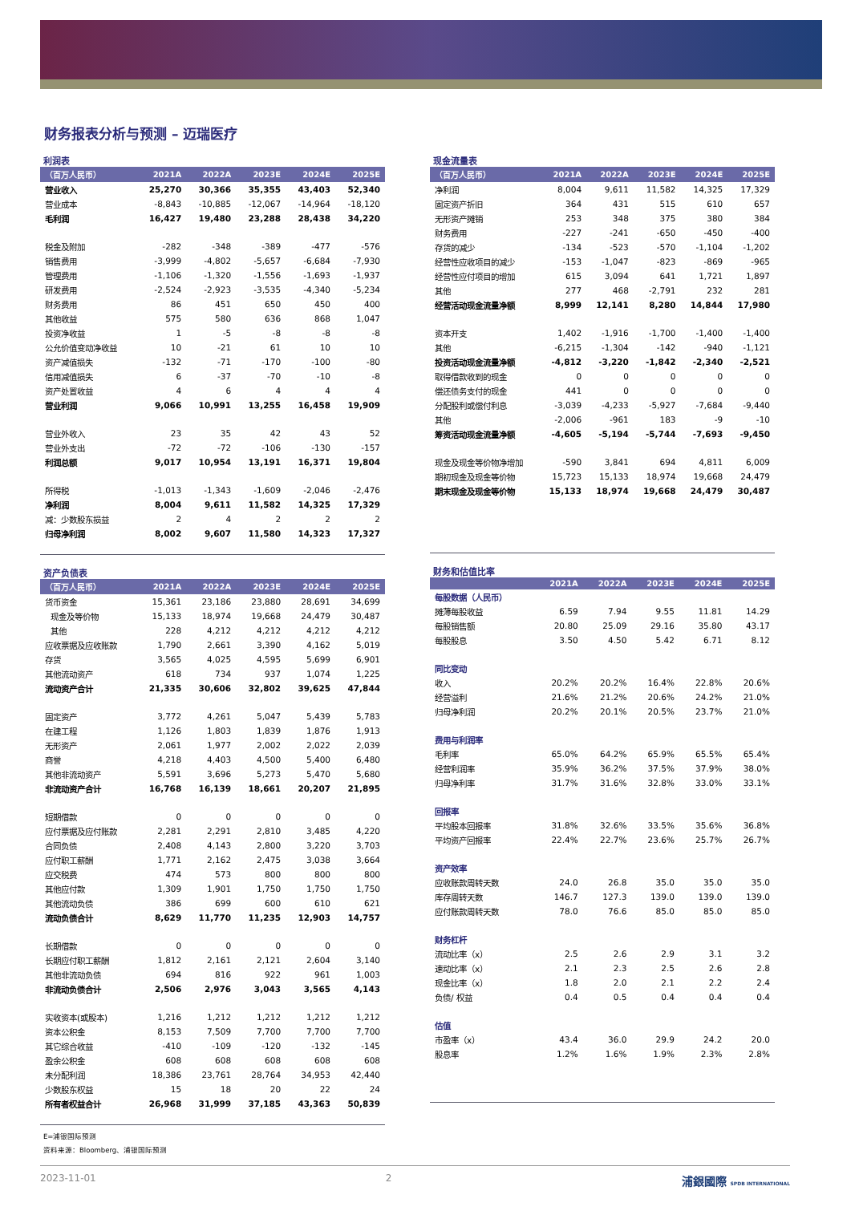财务报表分析与预测 – 迈瑞医疗
利润表
| （百万人民币） | 2021A | 2022A | 2023E | 2024E | 2025E |
| --- | --- | --- | --- | --- | --- |
| 营业收入 | 25,270 | 30,366 | 35,355 | 43,403 | 52,340 |
| 营业成本 | -8,843 | -10,885 | -12,067 | -14,964 | -18,120 |
| 毛利润 | 16,427 | 19,480 | 23,288 | 28,438 | 34,220 |
| 税金及附加 | -282 | -348 | -389 | -477 | -576 |
| 销售费用 | -3,999 | -4,802 | -5,657 | -6,684 | -7,930 |
| 管理费用 | -1,106 | -1,320 | -1,556 | -1,693 | -1,937 |
| 研发费用 | -2,524 | -2,923 | -3,535 | -4,340 | -5,234 |
| 财务费用 | 86 | 451 | 650 | 450 | 400 |
| 其他收益 | 575 | 580 | 636 | 868 | 1,047 |
| 投资净收益 | 1 | -5 | -8 | -8 | -8 |
| 公允价值变动净收益 | 10 | -21 | 61 | 10 | 10 |
| 资产减值损失 | -132 | -71 | -170 | -100 | -80 |
| 信用减值损失 | 6 | -37 | -70 | -10 | -8 |
| 资产处置收益 | 4 | 6 | 4 | 4 | 4 |
| 营业利润 | 9,066 | 10,991 | 13,255 | 16,458 | 19,909 |
| 营业外收入 | 23 | 35 | 42 | 43 | 52 |
| 营业外支出 | -72 | -72 | -106 | -130 | -157 |
| 利润总额 | 9,017 | 10,954 | 13,191 | 16,371 | 19,804 |
| 所得税 | -1,013 | -1,343 | -1,609 | -2,046 | -2,476 |
| 净利润 | 8,004 | 9,611 | 11,582 | 14,325 | 17,329 |
| 减：少数股东损益 | 2 | 4 | 2 | 2 | 2 |
| 归母净利润 | 8,002 | 9,607 | 11,580 | 14,323 | 17,327 |
资产负债表
| （百万人民币） | 2021A | 2022A | 2023E | 2024E | 2025E |
| --- | --- | --- | --- | --- | --- |
| 货币资金 | 15,361 | 23,186 | 23,880 | 28,691 | 34,699 |
| 现金及等价物 | 15,133 | 18,974 | 19,668 | 24,479 | 30,487 |
| 其他 | 228 | 4,212 | 4,212 | 4,212 | 4,212 |
| 应收票据及应收账款 | 1,790 | 2,661 | 3,390 | 4,162 | 5,019 |
| 存货 | 3,565 | 4,025 | 4,595 | 5,699 | 6,901 |
| 其他流动资产 | 618 | 734 | 937 | 1,074 | 1,225 |
| 流动资产合计 | 21,335 | 30,606 | 32,802 | 39,625 | 47,844 |
| 固定资产 | 3,772 | 4,261 | 5,047 | 5,439 | 5,783 |
| 在建工程 | 1,126 | 1,803 | 1,839 | 1,876 | 1,913 |
| 无形资产 | 2,061 | 1,977 | 2,002 | 2,022 | 2,039 |
| 商誉 | 4,218 | 4,403 | 4,500 | 5,400 | 6,480 |
| 其他非流动资产 | 5,591 | 3,696 | 5,273 | 5,470 | 5,680 |
| 非流动资产合计 | 16,768 | 16,139 | 18,661 | 20,207 | 21,895 |
| 短期借款 | 0 | 0 | 0 | 0 | 0 |
| 应付票据及应付账款 | 2,281 | 2,291 | 2,810 | 3,485 | 4,220 |
| 合同负债 | 2,408 | 4,143 | 2,800 | 3,220 | 3,703 |
| 应付职工薪酬 | 1,771 | 2,162 | 2,475 | 3,038 | 3,664 |
| 应交税费 | 474 | 573 | 800 | 800 | 800 |
| 其他应付款 | 1,309 | 1,901 | 1,750 | 1,750 | 1,750 |
| 其他流动负债 | 386 | 699 | 600 | 610 | 621 |
| 流动负债合计 | 8,629 | 11,770 | 11,235 | 12,903 | 14,757 |
| 长期借款 | 0 | 0 | 0 | 0 | 0 |
| 长期应付职工薪酬 | 1,812 | 2,161 | 2,121 | 2,604 | 3,140 |
| 其他非流动负债 | 694 | 816 | 922 | 961 | 1,003 |
| 非流动负债合计 | 2,506 | 2,976 | 3,043 | 3,565 | 4,143 |
| 实收资本(或股本) | 1,216 | 1,212 | 1,212 | 1,212 | 1,212 |
| 资本公积金 | 8,153 | 7,509 | 7,700 | 7,700 | 7,700 |
| 其它综合收益 | -410 | -109 | -120 | -132 | -145 |
| 盈余公积金 | 608 | 608 | 608 | 608 | 608 |
| 未分配利润 | 18,386 | 23,761 | 28,764 | 34,953 | 42,440 |
| 少数股东权益 | 15 | 18 | 20 | 22 | 24 |
| 所有者权益合计 | 26,968 | 31,999 | 37,185 | 43,363 | 50,839 |
现金流量表
| （百万人民币） | 2021A | 2022A | 2023E | 2024E | 2025E |
| --- | --- | --- | --- | --- | --- |
| 净利润 | 8,004 | 9,611 | 11,582 | 14,325 | 17,329 |
| 固定资产折旧 | 364 | 431 | 515 | 610 | 657 |
| 无形资产摊销 | 253 | 348 | 375 | 380 | 384 |
| 财务费用 | -227 | -241 | -650 | -450 | -400 |
| 存货的减少 | -134 | -523 | -570 | -1,104 | -1,202 |
| 经营性应收项目的减少 | -153 | -1,047 | -823 | -869 | -965 |
| 经营性应付项目的增加 | 615 | 3,094 | 641 | 1,721 | 1,897 |
| 其他 | 277 | 468 | -2,791 | 232 | 281 |
| 经营活动现金流量净额 | 8,999 | 12,141 | 8,280 | 14,844 | 17,980 |
| 资本开支 | 1,402 | -1,916 | -1,700 | -1,400 | -1,400 |
| 其他 | -6,215 | -1,304 | -142 | -940 | -1,121 |
| 投资活动现金流量净额 | -4,812 | -3,220 | -1,842 | -2,340 | -2,521 |
| 取得借款收到的现金 | 0 | 0 | 0 | 0 | 0 |
| 偿还债务支付的现金 | 441 | 0 | 0 | 0 | 0 |
| 分配股利或偿付利息 | -3,039 | -4,233 | -5,927 | -7,684 | -9,440 |
| 其他 | -2,006 | -961 | 183 | -9 | -10 |
| 筹资活动现金流量净额 | -4,605 | -5,194 | -5,744 | -7,693 | -9,450 |
| 现金及现金等价物净增加 | -590 | 3,841 | 694 | 4,811 | 6,009 |
| 期初现金及现金等价物 | 15,723 | 15,133 | 18,974 | 19,668 | 24,479 |
| 期末现金及现金等价物 | 15,133 | 18,974 | 19,668 | 24,479 | 30,487 |
财务和估值比率
| | 2021A | 2022A | 2023E | 2024E | 2025E |
| --- | --- | --- | --- | --- | --- |
| 每股数据（人民币） | | | | | |
| 摊薄每股收益 | 6.59 | 7.94 | 9.55 | 11.81 | 14.29 |
| 每股销售额 | 20.80 | 25.09 | 29.16 | 35.80 | 43.17 |
| 每股股息 | 3.50 | 4.50 | 5.42 | 6.71 | 8.12 |
| 同比变动 | | | | | |
| 收入 | 20.2% | 20.2% | 16.4% | 22.8% | 20.6% |
| 经营溢利 | 21.6% | 21.2% | 20.6% | 24.2% | 21.0% |
| 归母净利润 | 20.2% | 20.1% | 20.5% | 23.7% | 21.0% |
| 费用与利润率 | | | | | |
| 毛利率 | 65.0% | 64.2% | 65.9% | 65.5% | 65.4% |
| 经营利润率 | 35.9% | 36.2% | 37.5% | 37.9% | 38.0% |
| 归母净利率 | 31.7% | 31.6% | 32.8% | 33.0% | 33.1% |
| 回报率 | | | | | |
| 平均股本回报率 | 31.8% | 32.6% | 33.5% | 35.6% | 36.8% |
| 平均资产回报率 | 22.4% | 22.7% | 23.6% | 25.7% | 26.7% |
| 资产效率 | | | | | |
| 应收账款周转天数 | 24.0 | 26.8 | 35.0 | 35.0 | 35.0 |
| 库存周转天数 | 146.7 | 127.3 | 139.0 | 139.0 | 139.0 |
| 应付账款周转天数 | 78.0 | 76.6 | 85.0 | 85.0 | 85.0 |
| 财务杠杆 | | | | | |
| 流动比率（x） | 2.5 | 2.6 | 2.9 | 3.1 | 3.2 |
| 速动比率（x） | 2.1 | 2.3 | 2.5 | 2.6 | 2.8 |
| 现金比率（x） | 1.8 | 2.0 | 2.1 | 2.2 | 2.4 |
| 负债/ 权益 | 0.4 | 0.5 | 0.4 | 0.4 | 0.4 |
| 估值 | | | | | |
| 市盈率（x） | 43.4 | 36.0 | 29.9 | 24.2 | 20.0 |
| 股息率 | 1.2% | 1.6% | 1.9% | 2.3% | 2.8% |
E=浦银国际预测
资料来源：Bloomberg、浦银国际预测
2023-11-01 2 浦銀國際 SPDB INTERNATIONAL